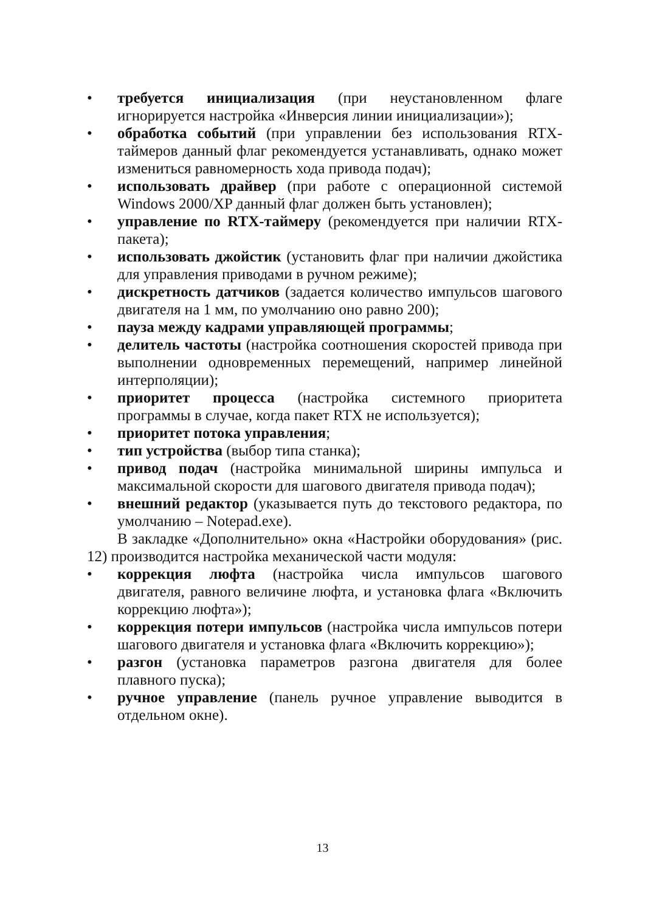• требуется инициализация (при неустановленном флаге игнорируется настройка «Инверсия линии инициализации»);
• обработка событий (при управлении без использования RTX-таймеров данный флаг рекомендуется устанавливать, однако может измениться равномерность хода привода подач);
• использовать драйвер (при работе с операционной системой Windows 2000/XP данный флаг должен быть установлен);
• управление по RTX-таймеру (рекомендуется при наличии RTX-пакета);
• использовать джойстик (установить флаг при наличии джойстика для управления приводами в ручном режиме);
• дискретность датчиков (задается количество импульсов шагового двигателя на 1 мм, по умолчанию оно равно 200);
• пауза между кадрами управляющей программы;
• делитель частоты (настройка соотношения скоростей привода при выполнении одновременных перемещений, например линейной интерполяции);
• приоритет процесса (настройка системного приоритета программы в случае, когда пакет RTX не используется);
• приоритет потока управления;
• тип устройства (выбор типа станка);
• привод подач (настройка минимальной ширины импульса и максимальной скорости для шагового двигателя привода подач);
• внешний редактор (указывается путь до текстового редактора, по умолчанию – Notepad.exe).
В закладке «Дополнительно» окна «Настройки оборудования» (рис. 12) производится настройка механической части модуля:
• коррекция люфта (настройка числа импульсов шагового двигателя, равного величине люфта, и установка флага «Включить коррекцию люфта»);
• коррекция потери импульсов (настройка числа импульсов потери шагового двигателя и установка флага «Включить коррекцию»);
• разгон (установка параметров разгона двигателя для более плавного пуска);
• ручное управление (панель ручное управление выводится в отдельном окне).
13